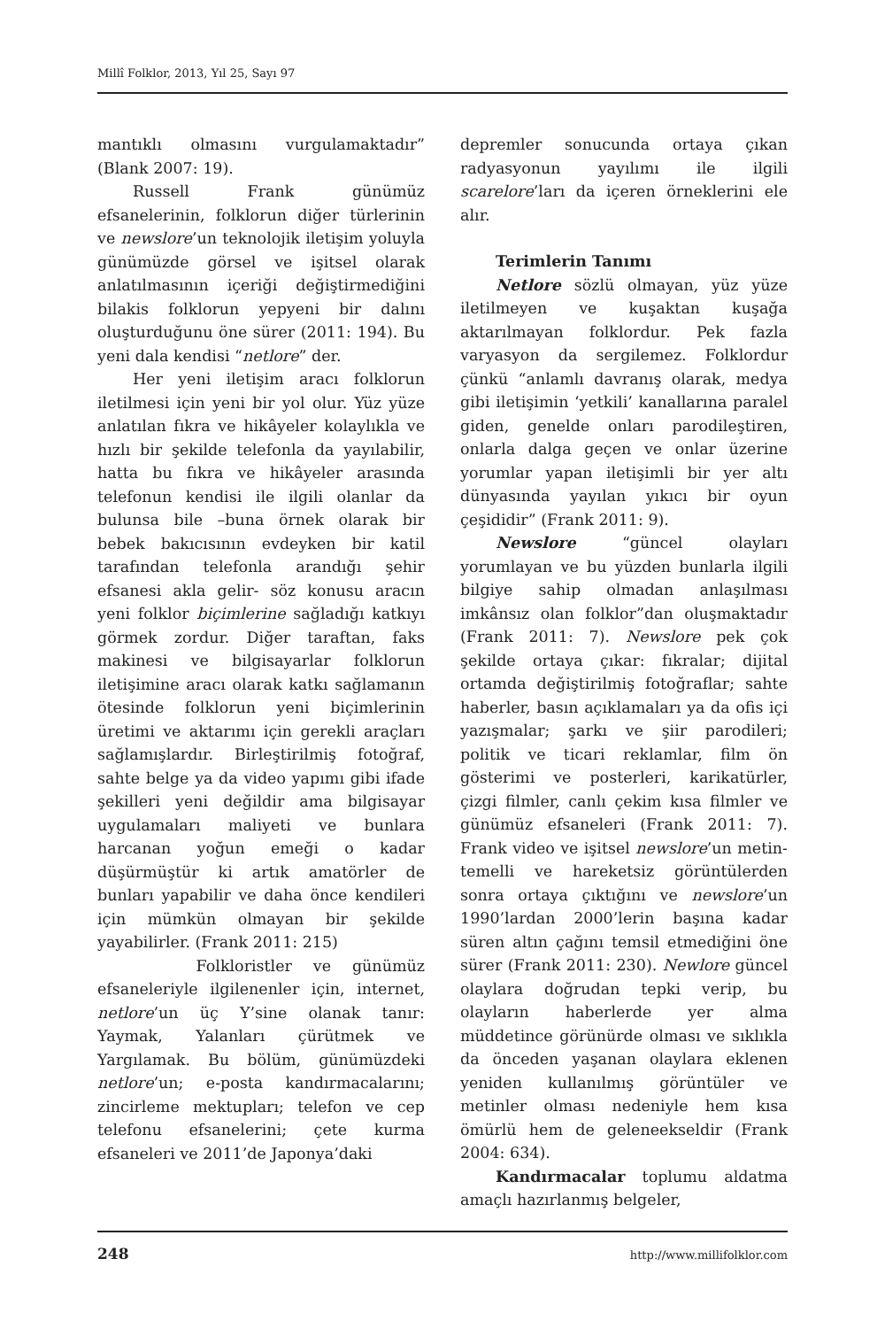Millî Folklor, 2013, Yıl 25, Sayı 97
mantıklı olmasını vurgulamaktadır” (Blank 2007: 19).
Russell Frank günümüz efsanelerinin, folklorun diğer türlerinin ve newslore’un teknolojik iletişim yoluyla günümüzde görsel ve işitsel olarak anlatılmasının içeriği değiştirmediğini bilakis folklorun yepyeni bir dalını oluşturduğunu öne sürer (2011: 194). Bu yeni dala kendisi “netlore” der.
Her yeni iletişim aracı folklorun iletilmesi için yeni bir yol olur. Yüz yüze anlatılan fıkra ve hikâyeler kolaylıkla ve hızlı bir şekilde telefonla da yayılabilir, hatta bu fıkra ve hikâyeler arasında telefonun kendisi ile ilgili olanlar da bulunsa bile –buna örnek olarak bir bebek bakıcısının evdeyken bir katil tarafından telefonla arandığı şehir efsanesi akla gelir- söz konusu aracın yeni folklor biçimlerine sağladığı katkıyı görmek zordur. Diğer taraftan, faks makinesi ve bilgisayarlar folklorun iletişimine aracı olarak katkı sağlamanın ötesinde folklorun yeni biçimlerinin üretimi ve aktarımı için gerekli araçları sağlamışlardır. Birleştirilmiş fotoğraf, sahte belge ya da video yapımı gibi ifade şekilleri yeni değildir ama bilgisayar uygulamaları maliyeti ve bunlara harcanan yoğun emeği o kadar düşürmüştür ki artık amatörler de bunları yapabilir ve daha önce kendileri için mümkün olmayan bir şekilde yayabilirler. (Frank 2011: 215)
Folkloristler ve günümüz efsaneleriyle ilgilenenler için, internet, netlore’un üç Y’sine olanak tanır: Yaymak, Yalanları çürütmek ve Yargılamak. Bu bölüm, günümüzdeki netlore’un; e-posta kandırmacalarını; zincirleme mektupları; telefon ve cep telefonu efsanelerini; çete kurma efsaneleri ve 2011’de Japonya’daki
depremler sonucunda ortaya çıkan radyasyonun yayılımı ile ilgili scarelore’ları da içeren örneklerini ele alır.
Terimlerin Tanımı
Netlore sözlü olmayan, yüz yüze iletilmeyen ve kuşaktan kuşağa aktarılmayan folklordur. Pek fazla varyasyon da sergilemez. Folklordur çünkü “anlamlı davranış olarak, medya gibi iletişimin ‘yetkili’ kanallarına paralel giden, genelde onları parodileştiren, onlarla dalga geçen ve onlar üzerine yorumlar yapan iletişimli bir yer altı dünyasında yayılan yıkıcı bir oyun çeşididir” (Frank 2011: 9).
Newslore “güncel olayları yorumlayan ve bu yüzden bunlarla ilgili bilgiye sahip olmadan anlaşılması imkânsız olan folklor”dan oluşmaktadır (Frank 2011: 7). Newslore pek çok şekilde ortaya çıkar: fıkralar; dijital ortamda değiştirilmiş fotoğraflar; sahte haberler, basın açıklamaları ya da ofis içi yazışmalar; şarkı ve şiir parodileri; politik ve ticari reklamlar, film ön gösterimi ve posterleri, karikatürler, çizgi filmler, canlı çekim kısa filmler ve günümüz efsaneleri (Frank 2011: 7). Frank video ve işitsel newslore’un metin-temelli ve hareketsiz görüntülerden sonra ortaya çıktığını ve newslore’un 1990’lardan 2000’lerin başına kadar süren altın çağını temsil etmediğini öne sürer (Frank 2011: 230). Newlore güncel olaylara doğrudan tepki verip, bu olayların haberlerde yer alma müddetince görünürde olması ve sıklıkla da önceden yaşanan olaylara eklenen yeniden kullanılmış görüntüler ve metinler olması nedeniyle hem kısa ömürlü hem de geleneekseldir (Frank 2004: 634).
Kandırmacalar toplumu aldatma amaçlı hazırlanmış belgeler,
248 http://www.millifolklor.com